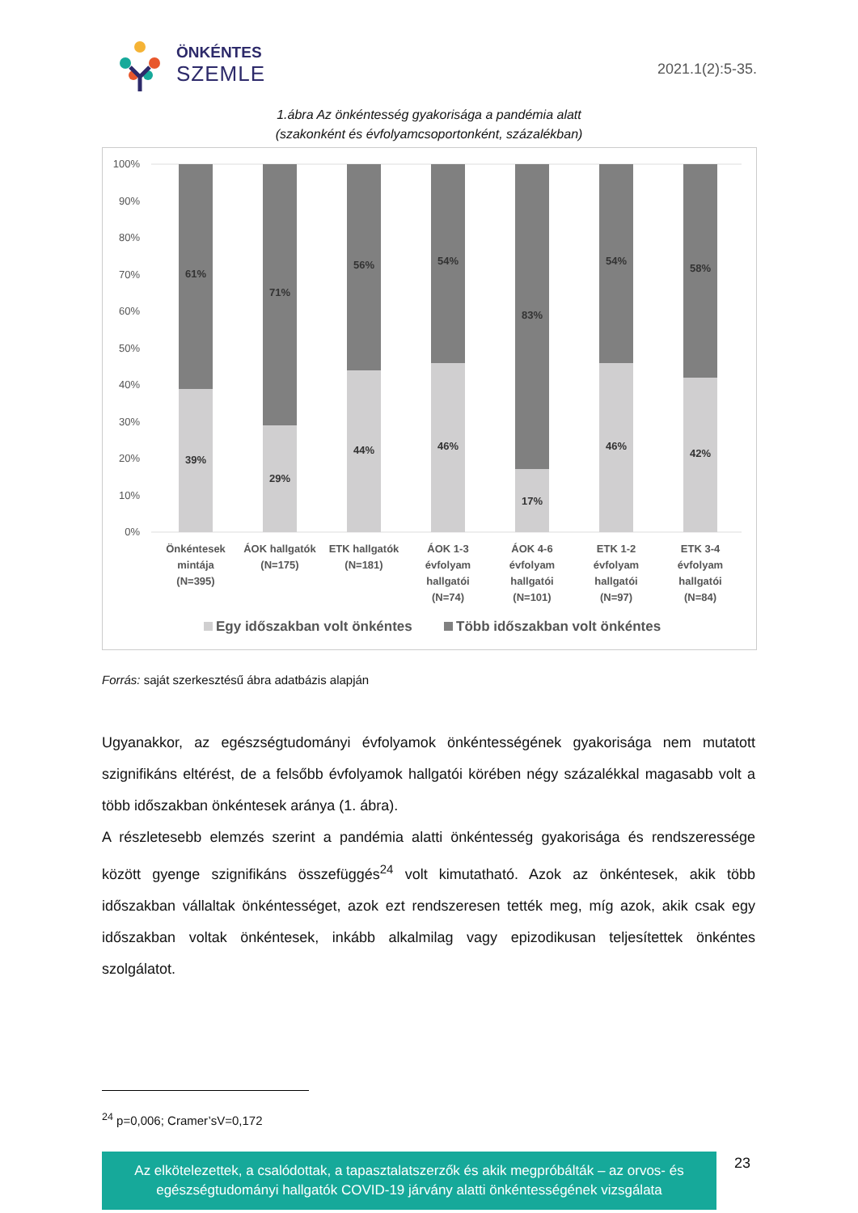ÖNKÉNTES
SZEMLE
2021.1(2):5-35.
1.ábra Az önkéntesség gyakorisága a pandémia alatt
(szakonként és évfolyamcsoportonként, százalékban)
100%
90%
80%
70%
60%
50%
40%
30%
20%
10%
0%
61%
39%
71%
29%
56%
44%
54%
46%
83%
17%
54%
46%
58%
42%
Önkéntesek
mintája
(N=395)
ÁOK hallgatók
(N=175)
ETK hallgatók
(N=181)
ÁOK 1-3
évfolyam
hallgatói
(N=74)
ÁOK 4-6
évfolyam
hallgatói
(N=101)
ETK 1-2
évfolyam
hallgatói
(N=97)
ETK 3-4
évfolyam
hallgatói
(N=84)
Egy időszakban volt önkéntes
Több időszakban volt önkéntes
Forrás: saját szerkesztésű ábra adatbázis alapján
Ugyanakkor, az egészségtudományi évfolyamok önkéntességének gyakorisága nem mutatott szignifikáns eltérést, de a felsőbb évfolyamok hallgatói körében négy százalékkal magasabb volt a több időszakban önkéntesek aránya (1. ábra).
A részletesebb elemzés szerint a pandémia alatti önkéntesség gyakorisága és rendszeressége között gyenge szignifikáns összefüggés<sup>24</sup> volt kimutatható. Azok az önkéntesek, akik több időszakban vállaltak önkéntességet, azok ezt rendszeresen tették meg, míg azok, akik csak egy időszakban voltak önkéntesek, inkább alkalmilag vagy epizodikusan teljesítettek önkéntes szolgálatot.
<sup>24</sup> p=0,006; Cramer’sV=0,172
Az elkötelezettek, a csalódottak, a tapasztalatszerzők és akik megpróbálták – az orvos- és egészségtudományi hallgatók COVID-19 járvány alatti önkéntességének vizsgálata
23